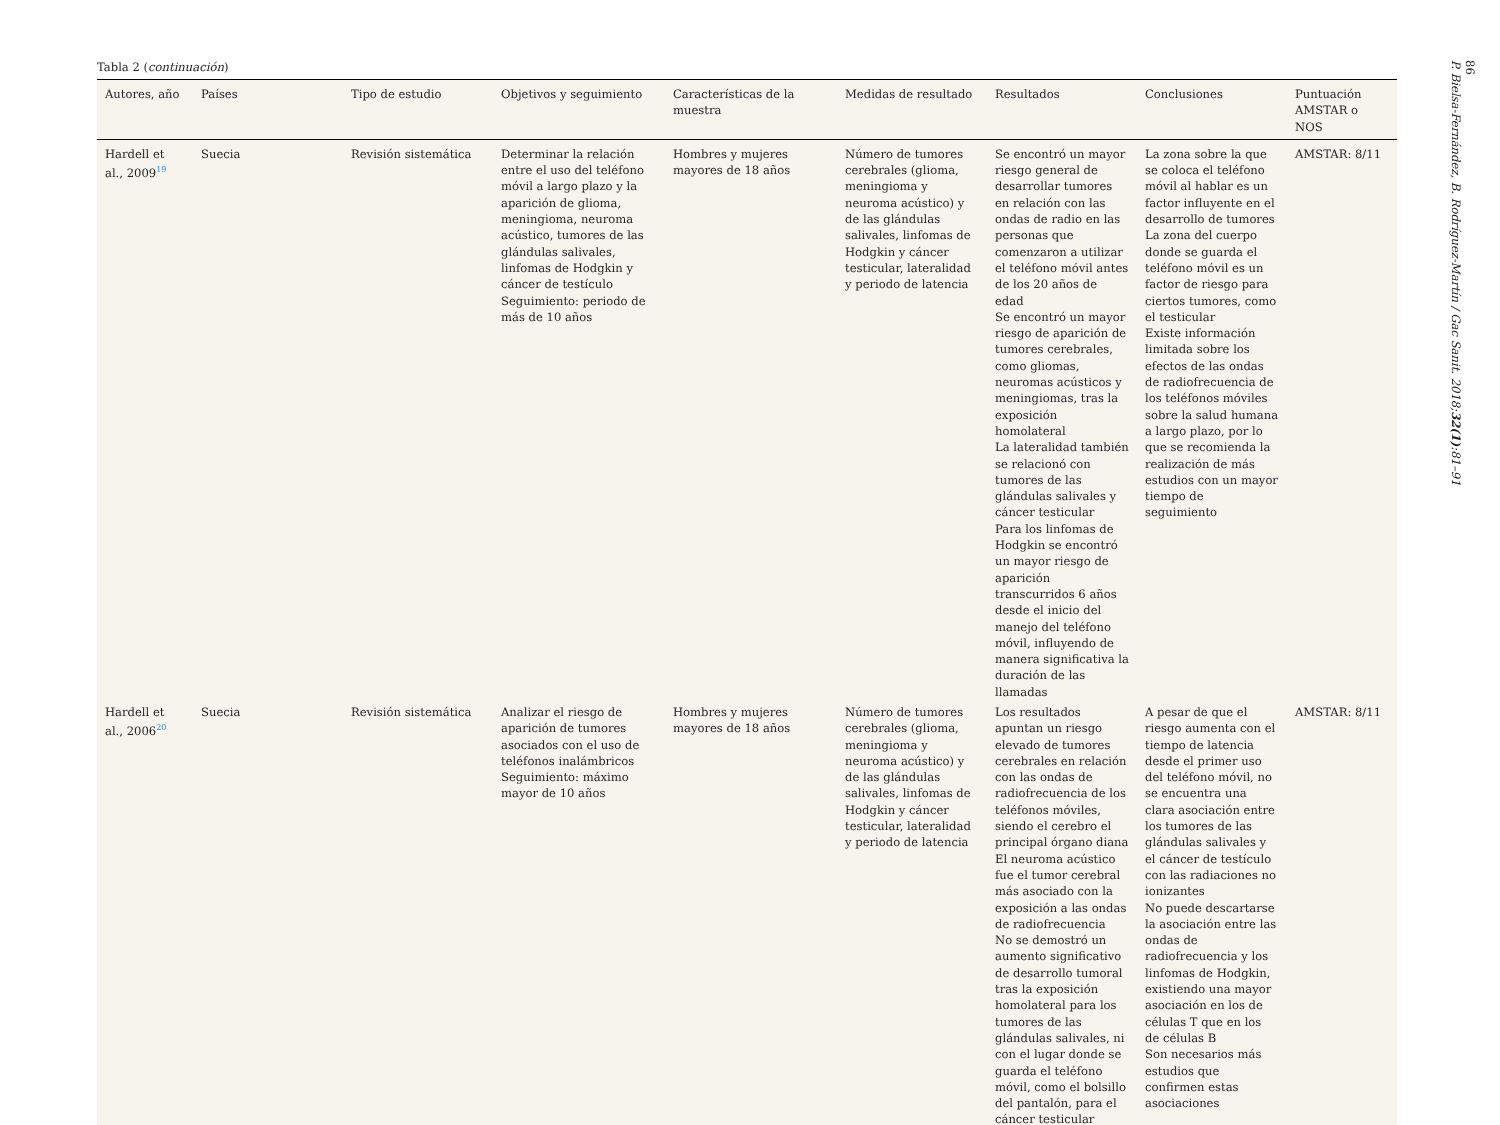Tabla 2 (continuación)
| Autores, año | Países | Tipo de estudio | Objetivos y seguimiento | Características de la muestra | Medidas de resultado | Resultados | Conclusiones | Puntuación AMSTAR o NOS |
| --- | --- | --- | --- | --- | --- | --- | --- | --- |
| Hardell et al., 2009<sup>19</sup> | Suecia | Revisión sistemática | Determinar la relación entre el uso del teléfono móvil a largo plazo y la aparición de glioma, meningioma, neuroma acústico, tumores de las glándulas salivales, linfomas de Hodgkin y cáncer de testículo Seguimiento: periodo de más de 10 años | Hombres y mujeres mayores de 18 años | Número de tumores cerebrales (glioma, meningioma y neuroma acústico) y de las glándulas salivales, linfomas de Hodgkin y cáncer testicular, lateralidad y periodo de latencia | Se encontró un mayor riesgo general de desarrollar tumores en relación con las ondas de radio en las personas que comenzaron a utilizar el teléfono móvil antes de los 20 años de edad Se encontró un mayor riesgo de aparición de tumores cerebrales, como gliomas, neuromas acústicos y meningiomas, tras la exposición homolateral La lateralidad también se relacionó con tumores de las glándulas salivales y cáncer testicular Para los linfomas de Hodgkin se encontró un mayor riesgo de aparición transcurridos 6 años desde el inicio del manejo del teléfono móvil, influyendo de manera significativa la duración de las llamadas | La zona sobre la que se coloca el teléfono móvil al hablar es un factor influyente en el desarrollo de tumores La zona del cuerpo donde se guarda el teléfono móvil es un factor de riesgo para ciertos tumores, como el testicular Existe información limitada sobre los efectos de las ondas de radiofrecuencia de los teléfonos móviles sobre la salud humana a largo plazo, por lo que se recomienda la realización de más estudios con un mayor tiempo de seguimiento | AMSTAR: 8/11 |
| Hardell et al., 2006<sup>20</sup> | Suecia | Revisión sistemática | Analizar el riesgo de aparición de tumores asociados con el uso de teléfonos inalámbricos Seguimiento: máximo mayor de 10 años | Hombres y mujeres mayores de 18 años | Número de tumores cerebrales (glioma, meningioma y neuroma acústico) y de las glándulas salivales, linfomas de Hodgkin y cáncer testicular, lateralidad y periodo de latencia | Los resultados apuntan un riesgo elevado de tumores cerebrales en relación con las ondas de radiofrecuencia de los teléfonos móviles, siendo el cerebro el principal órgano diana El neuroma acústico fue el tumor cerebral más asociado con la exposición a las ondas de radiofrecuencia No se demostró un aumento significativo de desarrollo tumoral tras la exposición homolateral para los tumores de las glándulas salivales, ni con el lugar donde se guarda el teléfono móvil, como el bolsillo del pantalón, para el cáncer testicular | A pesar de que el riesgo aumenta con el tiempo de latencia desde el primer uso del teléfono móvil, no se encuentra una clara asociación entre los tumores de las glándulas salivales y el cáncer de testículo con las radiaciones no ionizantes No puede descartarse la asociación entre las ondas de radiofrecuencia y los linfomas de Hodgkin, existiendo una mayor asociación en los de células T que en los de células B Son necesarios más estudios que confirmen estas asociaciones | AMSTAR: 8/11 |
86
P. Bielsa-Fernández, B. Rodríguez-Martín / Gac Sanit. 2018;32(1):81–91